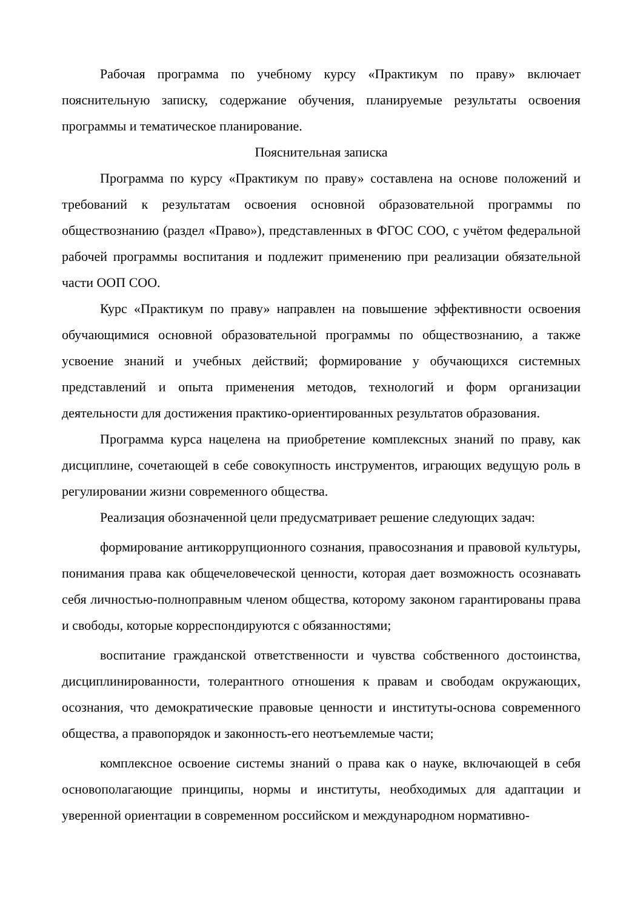Рабочая программа по учебному курсу «Практикум по праву» включает пояснительную записку, содержание обучения, планируемые результаты освоения программы и тематическое планирование.
Пояснительная записка
Программа по курсу «Практикум по праву» составлена на основе положений и требований к результатам освоения основной образовательной программы по обществознанию (раздел «Право»), представленных в ФГОС СОО, с учётом федеральной рабочей программы воспитания и подлежит применению при реализации обязательной части ООП СОО.
Курс «Практикум по праву» направлен на повышение эффективности освоения обучающимися основной образовательной программы по обществознанию, а также усвоение знаний и учебных действий; формирование у обучающихся системных представлений и опыта применения методов, технологий и форм организации деятельности для достижения практико-ориентированных результатов образования.
Программа курса нацелена на приобретение комплексных знаний по праву, как дисциплине, сочетающей в себе совокупность инструментов, играющих ведущую роль в регулировании жизни современного общества.
Реализация обозначенной цели предусматривает решение следующих задач:
формирование антикоррупционного сознания, правосознания и правовой культуры, понимания права как общечеловеческой ценности, которая дает возможность осознавать себя личностью-полноправным членом общества, которому законом гарантированы права и свободы, которые корреспондируются с обязанностями;
воспитание гражданской ответственности и чувства собственного достоинства, дисциплинированности, толерантного отношения к правам и свободам окружающих, осознания, что демократические правовые ценности и институты-основа современного общества, а правопорядок и законность-его неотъемлемые части;
комплексное освоение системы знаний о права как о науке, включающей в себя основополагающие принципы, нормы и институты, необходимых для адаптации и уверенной ориентации в современном российском и международном нормативно-